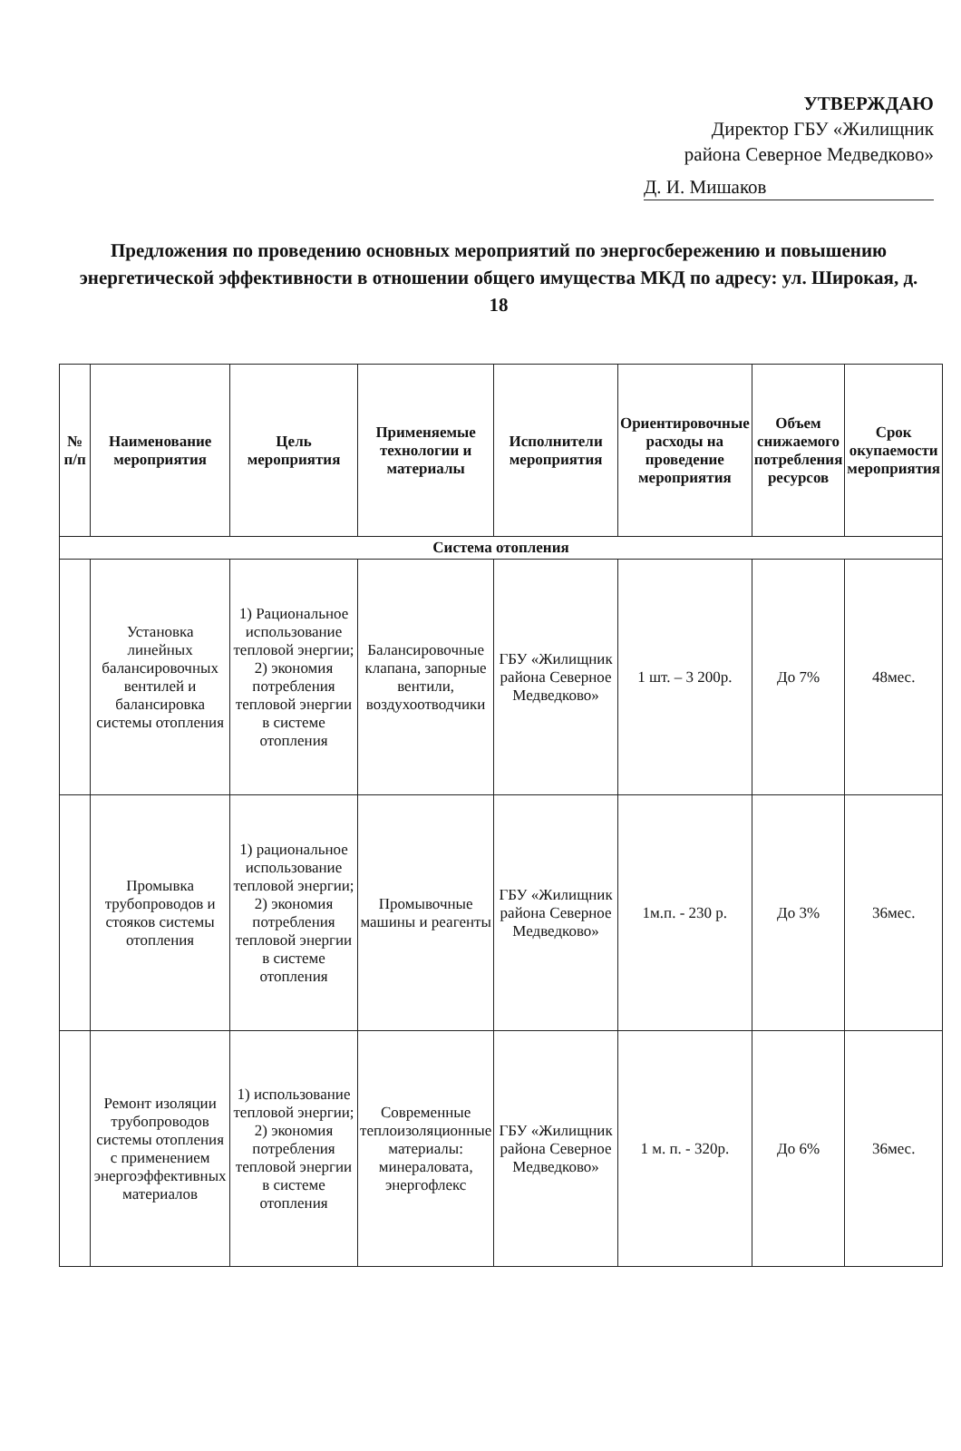УТВЕРЖДАЮ
Директор ГБУ «Жилищник
района Северное Медведково»
Д. И. Мишаков
Предложения по проведению основных мероприятий по энергосбережению и повышению энергетической эффективности в отношении общего имущества МКД по адресу: ул. Широкая, д. 18
| № п/п | Наименование мероприятия | Цель мероприятия | Применяемые технологии и материалы | Исполнители мероприятия | Ориентировочные расходы на проведение мероприятия | Объем снижаемого потребления ресурсов | Срок окупаемости мероприятия |
| --- | --- | --- | --- | --- | --- | --- | --- |
| Система отопления | | | | | | | |
| | Установка линейных балансировочных вентилей и балансировка системы отопления | 1) Рациональное использование тепловой энергии; 2) экономия потребления тепловой энергии в системе отопления | Балансировочные клапана, запорные вентили, воздухоотводчики | ГБУ «Жилищник района Северное Медведково» | 1 шт. – 3 200р. | До 7% | 48мес. |
| | Промывка трубопроводов и стояков системы отопления | 1) рациональное использование тепловой энергии; 2) экономия потребления тепловой энергии в системе отопления | Промывочные машины и реагенты | ГБУ «Жилищник района Северное Медведково» | 1м.п. - 230 р. | До 3% | 36мес. |
| | Ремонт изоляции трубопроводов системы отопления с применением энергоэффективных материалов | 1) использование тепловой энергии; 2) экономия потребления тепловой энергии в системе отопления | Современные теплоизоляционные материалы: минераловата, энергофлекс | ГБУ «Жилищник района Северное Медведково» | 1 м. п. - 320р. | До 6% | 36мес. |